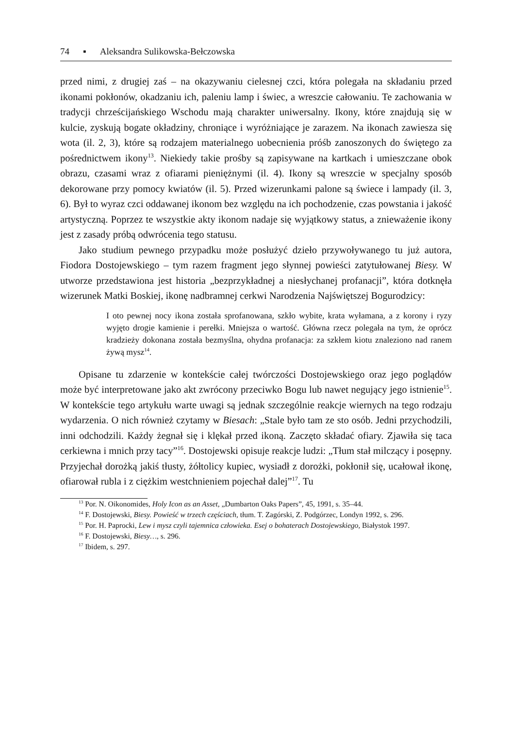74 ▪ Aleksandra Sulikowska-Bełczowska
przed nimi, z drugiej zaś – na okazywaniu cielesnej czci, która polegała na składaniu przed ikonami pokłonów, okadzaniu ich, paleniu lamp i świec, a wreszcie całowaniu. Te zachowania w tradycji chrześcijańskiego Wschodu mają charakter uniwersalny. Ikony, które znajdują się w kulcie, zyskują bogate okładziny, chroniące i wyróżniające je zarazem. Na ikonach zawiesza się wota (il. 2, 3), które są rodzajem materialnego uobecnienia próśb zanoszonych do świętego za pośrednictwem ikony<sup>13</sup>. Niekiedy takie prośby są zapisywane na kartkach i umieszczane obok obrazu, czasami wraz z ofiarami pieniężnymi (il. 4). Ikony są wreszcie w specjalny sposób dekorowane przy pomocy kwiatów (il. 5). Przed wizerunkami palone są świece i lampady (il. 3, 6). Był to wyraz czci oddawanej ikonom bez względu na ich pochodzenie, czas powstania i jakość artystyczną. Poprzez te wszystkie akty ikonom nadaje się wyjątkowy status, a znieważenie ikony jest z zasady próbą odwrócenia tego statusu.
Jako studium pewnego przypadku może posłużyć dzieło przywoływanego tu już autora, Fiodora Dostojewskiego – tym razem fragment jego słynnej powieści zatytułowanej Biesy. W utworze przedstawiona jest historia „bezprzykładnej a niesłychanej profanacji”, która dotknęła wizerunek Matki Boskiej, ikonę nadbramnej cerkwi Narodzenia Najświętszej Bogurodzicy:
I oto pewnej nocy ikona została sprofanowana, szkło wybite, krata wyłamana, a z korony i ryzy wyjęto drogie kamienie i perełki. Mniejsza o wartość. Główna rzecz polegała na tym, że oprócz kradzieży dokonana została bezmyślna, ohydna profanacja: za szkłem kiotu znaleziono nad ranem żywą mysz<sup>14</sup>.
Opisane tu zdarzenie w kontekście całej twórczości Dostojewskiego oraz jego poglądów może być interpretowane jako akt zwrócony przeciwko Bogu lub nawet negujący jego istnienie<sup>15</sup>. W kontekście tego artykułu warte uwagi są jednak szczególnie reakcje wiernych na tego rodzaju wydarzenia. O nich również czytamy w Biesach: „Stale było tam ze sto osób. Jedni przychodzili, inni odchodzili. Każdy żegnał się i klękał przed ikoną. Zaczęto składać ofiary. Zjawiła się taca cerkiewna i mnich przy tacy”<sup>16</sup>. Dostojewski opisuje reakcje ludzi: „Tłum stał milczący i posępny. Przyjechał dorożką jakiś tłusty, żółtolicy kupiec, wysiadł z dorożki, pokłonił się, ucałował ikonę, ofiarował rubla i z ciężkim westchnieniem pojechał dalej”<sup>17</sup>. Tu
<sup>13</sup> Por. N. Oikonomides, Holy Icon as an Asset, „Dumbarton Oaks Papers”, 45, 1991, s. 35–44.
<sup>14</sup> F. Dostojewski, Biesy. Powieść w trzech częściach, tłum. T. Zagórski, Z. Podgórzec, Londyn 1992, s. 296.
<sup>15</sup> Por. H. Paprocki, Lew i mysz czyli tajemnica człowieka. Esej o bohaterach Dostojewskiego, Białystok 1997.
<sup>16</sup> F. Dostojewski, Biesy…, s. 296.
<sup>17</sup> Ibidem, s. 297.